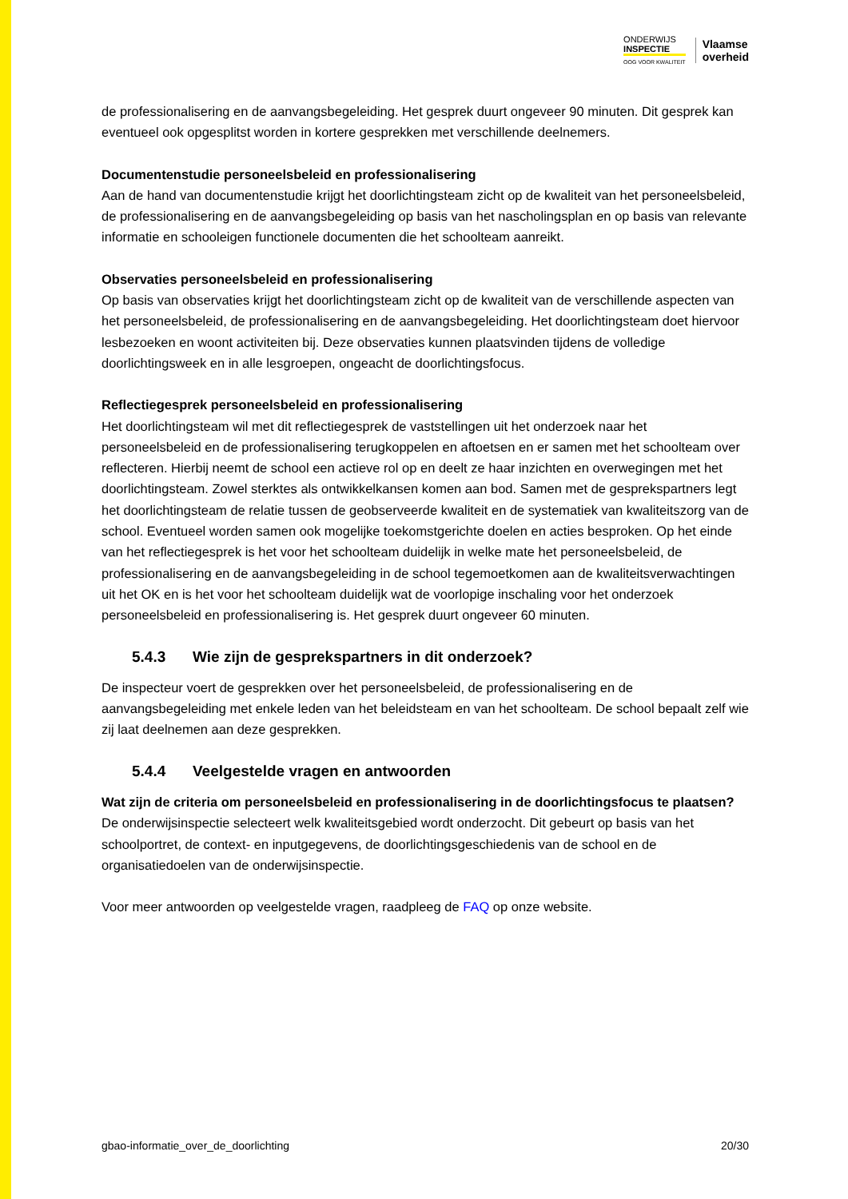ONDERWIJS
INSPECTIE
OOG VOOR KWALITEIT
Vlaamse
overheid
de professionalisering en de aanvangsbegeleiding. Het gesprek duurt ongeveer 90 minuten. Dit gesprek kan eventueel ook opgesplitst worden in kortere gesprekken met verschillende deelnemers.
Documentenstudie personeelsbeleid en professionalisering
Aan de hand van documentenstudie krijgt het doorlichtingsteam zicht op de kwaliteit van het personeelsbeleid, de professionalisering en de aanvangsbegeleiding op basis van het nascholingsplan en op basis van relevante informatie en schooleigen functionele documenten die het schoolteam aanreikt.
Observaties personeelsbeleid en professionalisering
Op basis van observaties krijgt het doorlichtingsteam zicht op de kwaliteit van de verschillende aspecten van het personeelsbeleid, de professionalisering en de aanvangsbegeleiding. Het doorlichtingsteam doet hiervoor lesbezoeken en woont activiteiten bij. Deze observaties kunnen plaatsvinden tijdens de volledige doorlichtingsweek en in alle lesgroepen, ongeacht de doorlichtingsfocus.
Reflectiegesprek personeelsbeleid en professionalisering
Het doorlichtingsteam wil met dit reflectiegesprek de vaststellingen uit het onderzoek naar het personeelsbeleid en de professionalisering terugkoppelen en aftoetsen en er samen met het schoolteam over reflecteren. Hierbij neemt de school een actieve rol op en deelt ze haar inzichten en overwegingen met het doorlichtingsteam. Zowel sterktes als ontwikkelkansen komen aan bod. Samen met de gesprekspartners legt het doorlichtingsteam de relatie tussen de geobserveerde kwaliteit en de systematiek van kwaliteitszorg van de school. Eventueel worden samen ook mogelijke toekomstgerichte doelen en acties besproken. Op het einde van het reflectiegesprek is het voor het schoolteam duidelijk in welke mate het personeelsbeleid, de professionalisering en de aanvangsbegeleiding in de school tegemoetkomen aan de kwaliteitsverwachtingen uit het OK en is het voor het schoolteam duidelijk wat de voorlopige inschaling voor het onderzoek personeelsbeleid en professionalisering is. Het gesprek duurt ongeveer 60 minuten.
5.4.3 Wie zijn de gesprekspartners in dit onderzoek?
De inspecteur voert de gesprekken over het personeelsbeleid, de professionalisering en de aanvangsbegeleiding met enkele leden van het beleidsteam en van het schoolteam. De school bepaalt zelf wie zij laat deelnemen aan deze gesprekken.
5.4.4 Veelgestelde vragen en antwoorden
Wat zijn de criteria om personeelsbeleid en professionalisering in de doorlichtingsfocus te plaatsen?
De onderwijsinspectie selecteert welk kwaliteitsgebied wordt onderzocht. Dit gebeurt op basis van het schoolportret, de context- en inputgegevens, de doorlichtingsgeschiedenis van de school en de organisatiedoelen van de onderwijsinspectie.
Voor meer antwoorden op veelgestelde vragen, raadpleeg de FAQ op onze website.
gbao-informatie_over_de_doorlichting 20/30